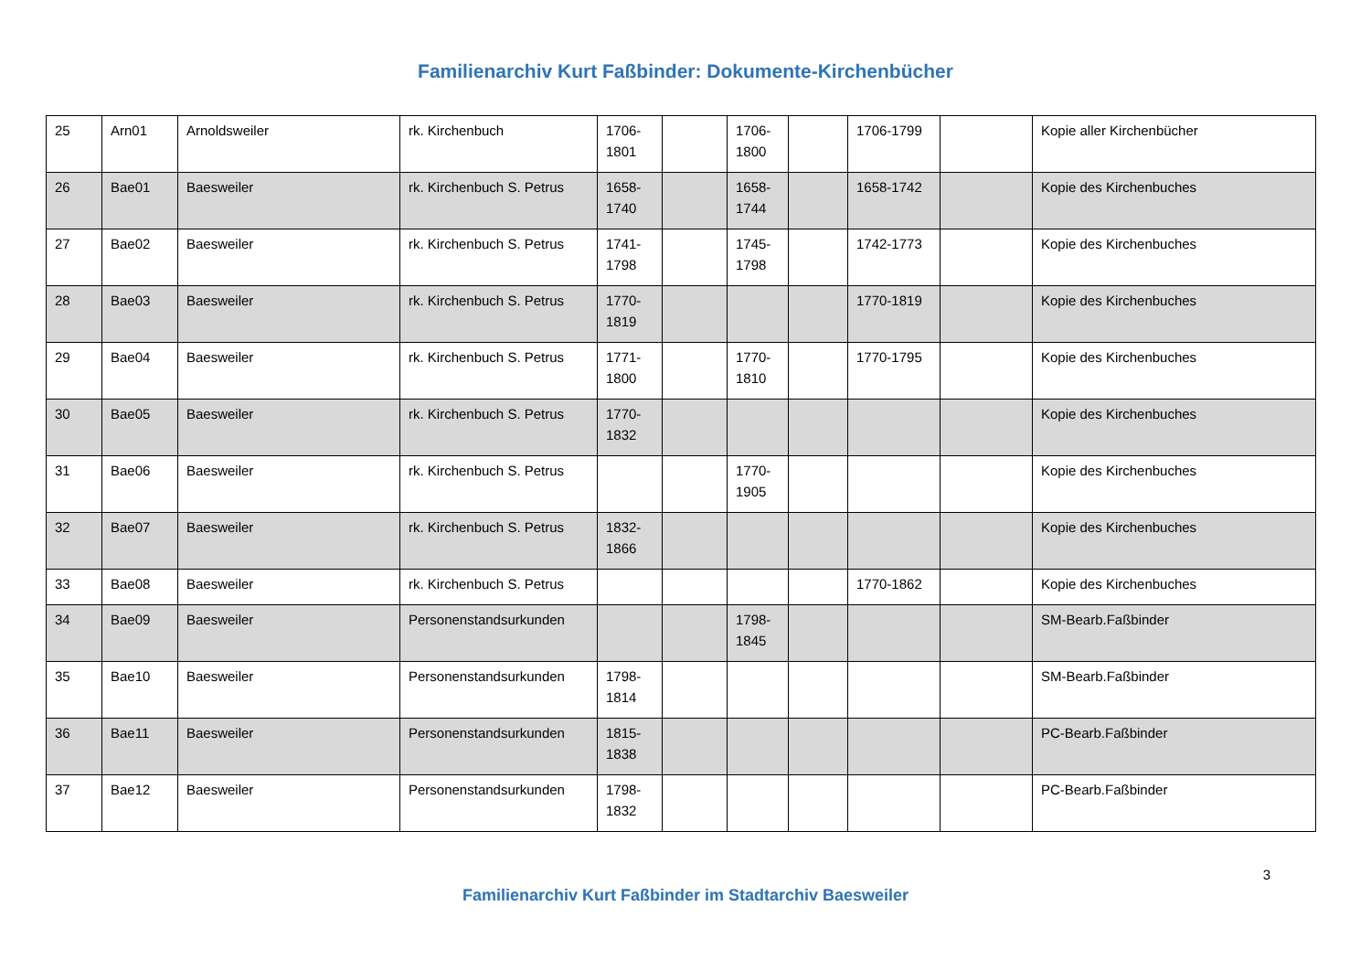Familienarchiv Kurt Faßbinder: Dokumente-Kirchenbücher
| 25 | Arn01 | Arnoldsweiler | rk. Kirchenbuch | 1706-1801 | | 1706-1800 | | 1706-1799 | | Kopie aller Kirchenbücher |
| 26 | Bae01 | Baesweiler | rk. Kirchenbuch S. Petrus | 1658-1740 | | 1658-1744 | | 1658-1742 | | Kopie des Kirchenbuches |
| 27 | Bae02 | Baesweiler | rk. Kirchenbuch S. Petrus | 1741-1798 | | 1745-1798 | | 1742-1773 | | Kopie des Kirchenbuches |
| 28 | Bae03 | Baesweiler | rk. Kirchenbuch S. Petrus | 1770-1819 | | | | 1770-1819 | | Kopie des Kirchenbuches |
| 29 | Bae04 | Baesweiler | rk. Kirchenbuch S. Petrus | 1771-1800 | | 1770-1810 | | 1770-1795 | | Kopie des Kirchenbuches |
| 30 | Bae05 | Baesweiler | rk. Kirchenbuch S. Petrus | 1770-1832 | | | | | | Kopie des Kirchenbuches |
| 31 | Bae06 | Baesweiler | rk. Kirchenbuch S. Petrus | | | 1770-1905 | | | | Kopie des Kirchenbuches |
| 32 | Bae07 | Baesweiler | rk. Kirchenbuch S. Petrus | 1832-1866 | | | | | | Kopie des Kirchenbuches |
| 33 | Bae08 | Baesweiler | rk. Kirchenbuch S. Petrus | | | | | 1770-1862 | | Kopie des Kirchenbuches |
| 34 | Bae09 | Baesweiler | Personenstandsurkunden | | | 1798-1845 | | | | SM-Bearb.Faßbinder |
| 35 | Bae10 | Baesweiler | Personenstandsurkunden | 1798-1814 | | | | | | SM-Bearb.Faßbinder |
| 36 | Bae11 | Baesweiler | Personenstandsurkunden | 1815-1838 | | | | | | PC-Bearb.Faßbinder |
| 37 | Bae12 | Baesweiler | Personenstandsurkunden | 1798-1832 | | | | | | PC-Bearb.Faßbinder |
3
Familienarchiv Kurt Faßbinder im Stadtarchiv Baesweiler